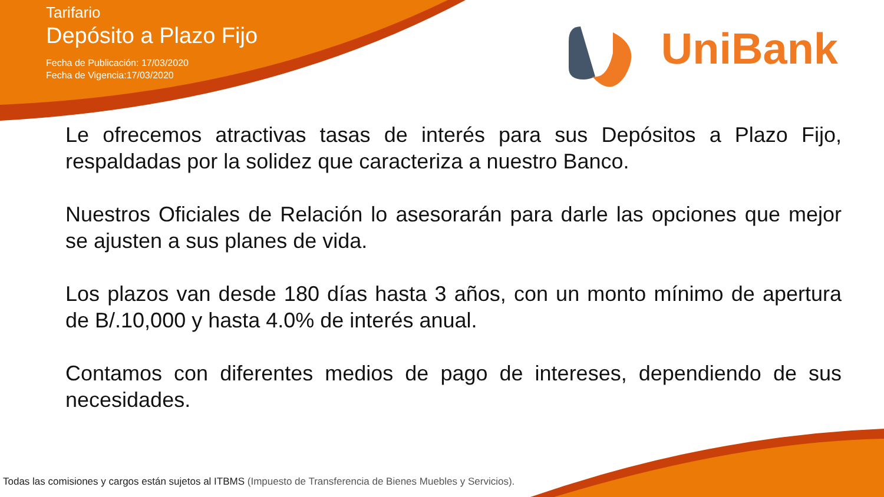Tarifario
Depósito a Plazo Fijo
Fecha de Publicación: 17/03/2020
Fecha de Vigencia:17/03/2020
UniBank
Le ofrecemos atractivas tasas de interés para sus Depósitos a Plazo Fijo, respaldadas por la solidez que caracteriza a nuestro Banco.
Nuestros Oficiales de Relación lo asesorarán para darle las opciones que mejor se ajusten a sus planes de vida.
Los plazos van desde 180 días hasta 3 años, con un monto mínimo de apertura de B/.10,000 y hasta 4.0% de interés anual.
Contamos con diferentes medios de pago de intereses, dependiendo de sus necesidades.
Todas las comisiones y cargos están sujetos al ITBMS (Impuesto de Transferencia de Bienes Muebles y Servicios).